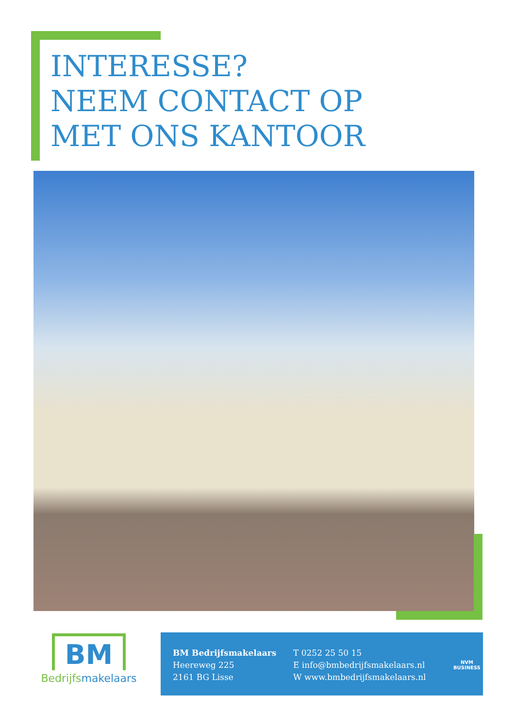INTERESSE?
NEEM CONTACT OP
MET ONS KANTOOR
BM
Bedrijfsmakelaars
BM Bedrijfsmakelaars
Heereweg 225
2161 BG Lisse
T 0252 25 50 15
E info@bmbedrijfsmakelaars.nl
W www.bmbedrijfsmakelaars.nl
NVM
BUSINESS